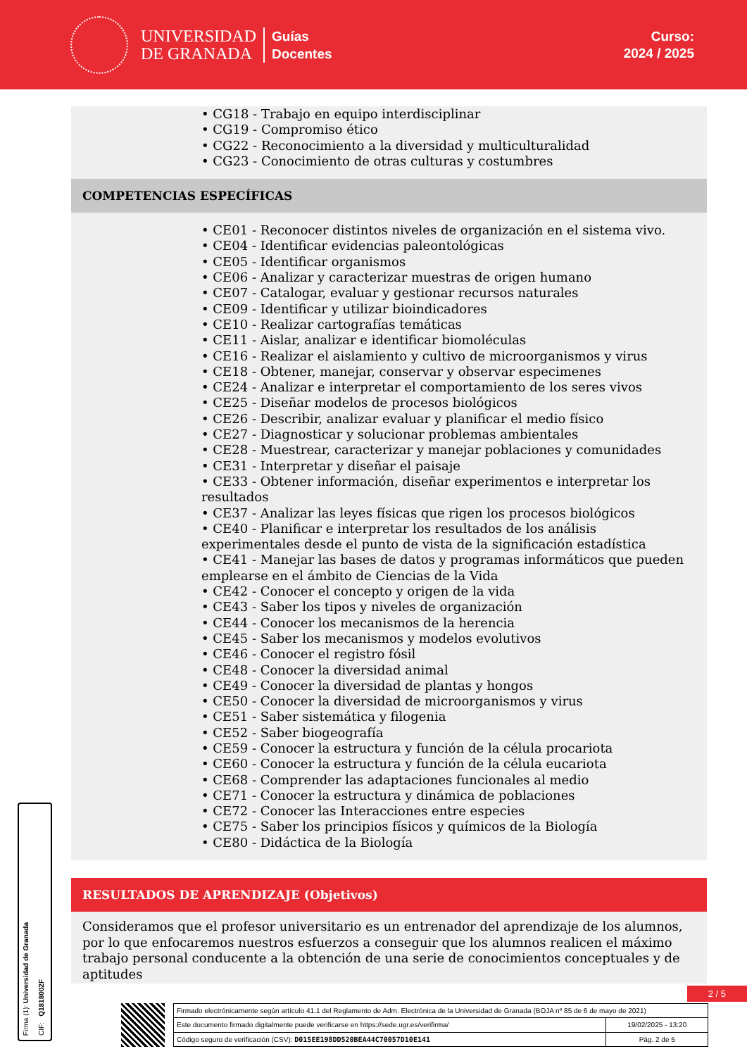UNIVERSIDAD
DE GRANADA
Guías
Docentes
Curso:
2024 / 2025
• CG18 - Trabajo en equipo interdisciplinar
• CG19 - Compromiso ético
• CG22 - Reconocimiento a la diversidad y multiculturalidad
• CG23 - Conocimiento de otras culturas y costumbres
COMPETENCIAS ESPECÍFICAS
• CE01 - Reconocer distintos niveles de organización en el sistema vivo.
• CE04 - Identificar evidencias paleontológicas
• CE05 - Identificar organismos
• CE06 - Analizar y caracterizar muestras de origen humano
• CE07 - Catalogar, evaluar y gestionar recursos naturales
• CE09 - Identificar y utilizar bioindicadores
• CE10 - Realizar cartografías temáticas
• CE11 - Aislar, analizar e identificar biomoléculas
• CE16 - Realizar el aislamiento y cultivo de microorganismos y virus
• CE18 - Obtener, manejar, conservar y observar especimenes
• CE24 - Analizar e interpretar el comportamiento de los seres vivos
• CE25 - Diseñar modelos de procesos biológicos
• CE26 - Describir, analizar evaluar y planificar el medio físico
• CE27 - Diagnosticar y solucionar problemas ambientales
• CE28 - Muestrear, caracterizar y manejar poblaciones y comunidades
• CE31 - Interpretar y diseñar el paisaje
• CE33 - Obtener información, diseñar experimentos e interpretar los resultados
• CE37 - Analizar las leyes físicas que rigen los procesos biológicos
• CE40 - Planificar e interpretar los resultados de los análisis experimentales desde el punto de vista de la significación estadística
• CE41 - Manejar las bases de datos y programas informáticos que pueden emplearse en el ámbito de Ciencias de la Vida
• CE42 - Conocer el concepto y origen de la vida
• CE43 - Saber los tipos y niveles de organización
• CE44 - Conocer los mecanismos de la herencia
• CE45 - Saber los mecanismos y modelos evolutivos
• CE46 - Conocer el registro fósil
• CE48 - Conocer la diversidad animal
• CE49 - Conocer la diversidad de plantas y hongos
• CE50 - Conocer la diversidad de microorganismos y virus
• CE51 - Saber sistemática y filogenia
• CE52 - Saber biogeografía
• CE59 - Conocer la estructura y función de la célula procariota
• CE60 - Conocer la estructura y función de la célula eucariota
• CE68 - Comprender las adaptaciones funcionales al medio
• CE71 - Conocer la estructura y dinámica de poblaciones
• CE72 - Conocer las Interacciones entre especies
• CE75 - Saber los principios físicos y químicos de la Biología
• CE80 - Didáctica de la Biología
RESULTADOS DE APRENDIZAJE (Objetivos)
Consideramos que el profesor universitario es un entrenador del aprendizaje de los alumnos, por lo que enfocaremos nuestros esfuerzos a conseguir que los alumnos realicen el máximo trabajo personal conducente a la obtención de una serie de conocimientos conceptuales y de aptitudes
Firma (1): Universidad de Granada
CIF: Q1818002F
2 / 5
| Firmado electrónicamente según artículo 41.1 del Reglamento de Adm. Electrónica de la Universidad de Granada (BOJA nº 85 de 6 de mayo de 2021) | |
| Este documento firmado digitalmente puede verificarse en https://sede.ugr.es/verifirma/ | 19/02/2025 - 13:20 |
| Código seguro de verificación (CSV): D015EE198DD520BEA44C70057D10E141 | Pág. 2 de 5 |